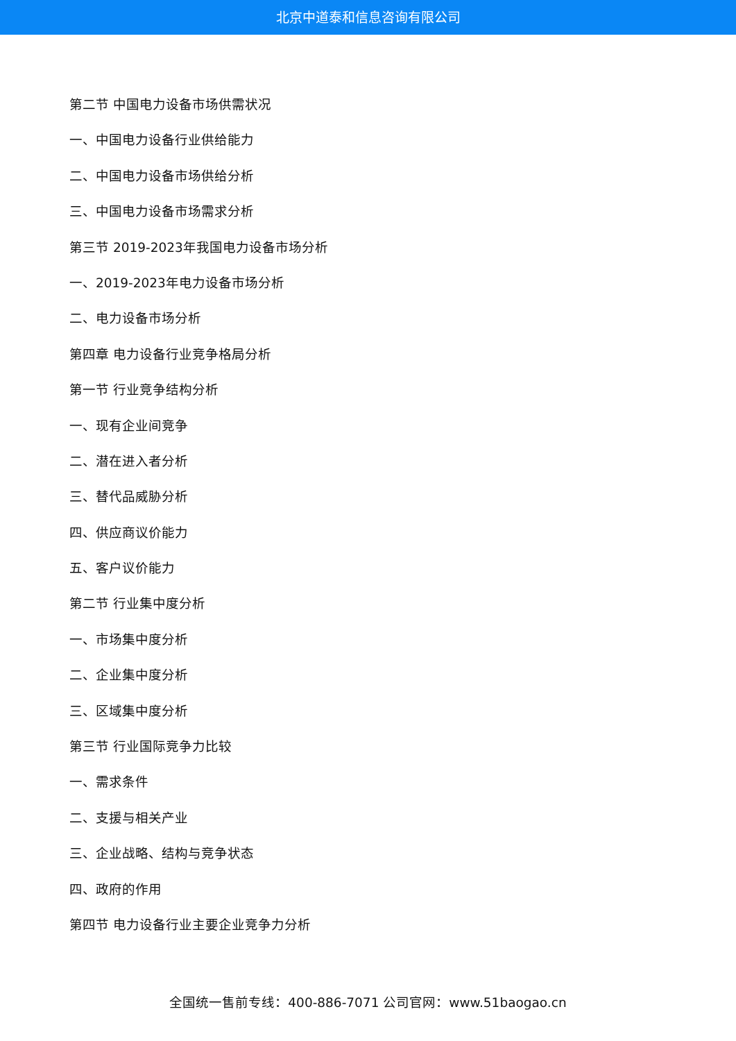北京中道泰和信息咨询有限公司
第二节 中国电力设备市场供需状况
一、中国电力设备行业供给能力
二、中国电力设备市场供给分析
三、中国电力设备市场需求分析
第三节 2019-2023年我国电力设备市场分析
一、2019-2023年电力设备市场分析
二、电力设备市场分析
第四章 电力设备行业竞争格局分析
第一节 行业竞争结构分析
一、现有企业间竞争
二、潜在进入者分析
三、替代品威胁分析
四、供应商议价能力
五、客户议价能力
第二节 行业集中度分析
一、市场集中度分析
二、企业集中度分析
三、区域集中度分析
第三节 行业国际竞争力比较
一、需求条件
二、支援与相关产业
三、企业战略、结构与竞争状态
四、政府的作用
第四节 电力设备行业主要企业竞争力分析
全国统一售前专线：400-886-7071 公司官网：www.51baogao.cn